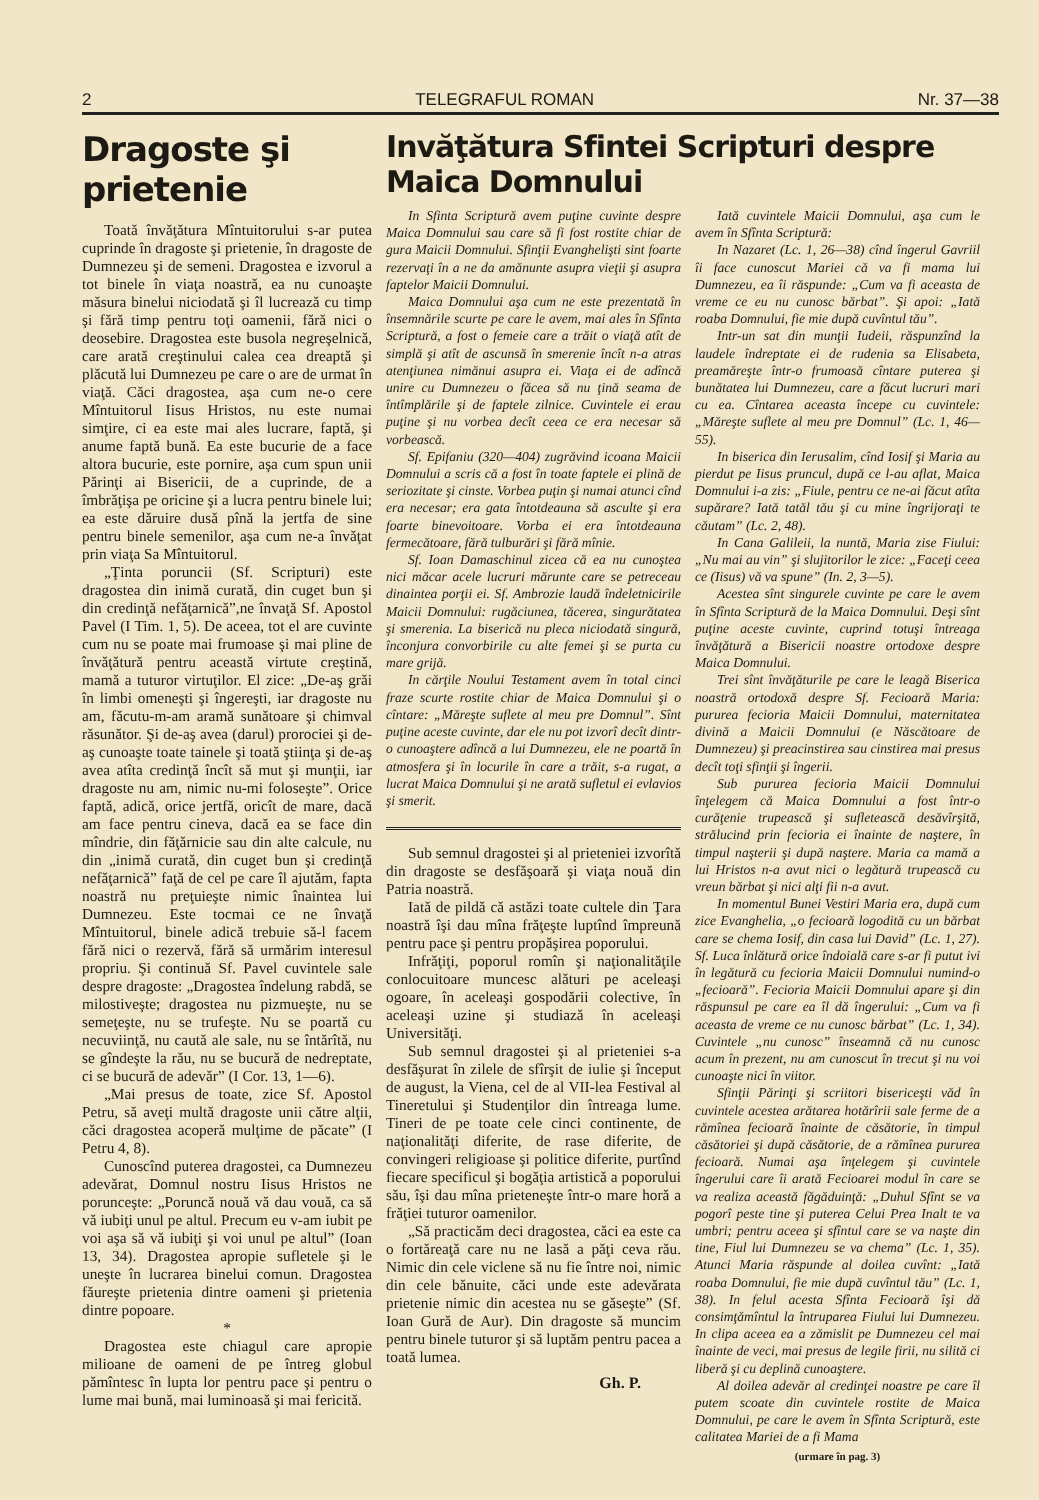2 TELEGRAFUL ROMAN Nr. 37—38
Dragoste şi prietenie
Toată învăţătura Mîntuitorului s-ar putea cuprinde în dragoste şi prietenie, în dragoste de Dumnezeu şi de semeni. Dragostea e izvorul a tot binele în viaţa noastră, ea nu cunoaşte măsura binelui niciodată şi îl lucrează cu timp şi fără timp pentru toţi oamenii, fără nici o deosebire. Dragostea este busola negreşelnică, care arată creştinului calea cea dreaptă şi plăcută lui Dumnezeu pe care o are de urmat în viaţă. Căci dragostea, aşa cum ne-o cere Mîntuitorul Iisus Hristos, nu este numai simţire, ci ea este mai ales lucrare, faptă, şi anume faptă bună. Ea este bucurie de a face altora bucurie, este pornire, aşa cum spun unii Părinţi ai Bisericii, de a cuprinde, de a îmbrăţişa pe oricine şi a lucra pentru binele lui; ea este dăruire dusă pînă la jertfa de sine pentru binele semenilor, aşa cum ne-a învăţat prin viaţa Sa Mîntuitorul.
„Ţinta poruncii (Sf. Scripturi) este dragostea din inimă curată, din cuget bun şi din credinţă nefăţarnică”,ne învaţă Sf. Apostol Pavel (I Tim. 1, 5). De aceea, tot el are cuvinte cum nu se poate mai frumoase şi mai pline de învăţătură pentru această virtute creştină, mamă a tuturor virtuţilor. El zice: „De-aş grăi în limbi omeneşti şi îngereşti, iar dragoste nu am, făcutu-m-am aramă sunătoare şi chimval răsunător. Şi de-aş avea (darul) prorociei şi de-aş cunoaşte toate tainele şi toată ştiinţa şi de-aş avea atîta credinţă încît să mut şi munţii, iar dragoste nu am, nimic nu-mi foloseşte”. Orice faptă, adică, orice jertfă, oricît de mare, dacă am face pentru cineva, dacă ea se face din mîndrie, din făţărnicie sau din alte calcule, nu din „inimă curată, din cuget bun şi credinţă nefăţarnică” faţă de cel pe care îl ajutăm, fapta noastră nu preţuieşte nimic înaintea lui Dumnezeu. Este tocmai ce ne învaţă Mîntuitorul, binele adică trebuie să-l facem fără nici o rezervă, fără să urmărim interesul propriu. Şi continuă Sf. Pavel cuvintele sale despre dragoste: „Dragostea îndelung rabdă, se milostiveşte; dragostea nu pizmueşte, nu se semeţeşte, nu se trufeşte. Nu se poartă cu necuviinţă, nu caută ale sale, nu se întărîtă, nu se gîndeşte la rău, nu se bucură de nedreptate, ci se bucură de adevăr” (I Cor. 13, 1—6).
„Mai presus de toate, zice Sf. Apostol Petru, să aveţi multă dragoste unii către alţii, căci dragostea acoperă mulţime de păcate” (I Petru 4, 8).
Cunoscînd puterea dragostei, ca Dumnezeu adevărat, Domnul nostru Iisus Hristos ne porunceşte: „Poruncă nouă vă dau vouă, ca să vă iubiţi unul pe altul. Precum eu v-am iubit pe voi aşa să vă iubiţi şi voi unul pe altul” (Ioan 13, 34). Dragostea apropie sufletele şi le uneşte în lucrarea binelui comun. Dragostea făureşte prietenia dintre oameni şi prietenia dintre popoare.
*
Dragostea este chiagul care apropie milioane de oameni de pe întreg globul pămîntesc în lupta lor pentru pace şi pentru o lume mai bună, mai luminoasă şi mai fericită.
Invăţătura Sfintei Scripturi despre Maica Domnului
In Sfinta Scriptură avem puţine cuvinte despre Maica Domnului sau care să fi fost rostite chiar de gura Maicii Domnului. Sfinţii Evanghelişti sint foarte rezervaţi în a ne da amănunte asupra vieţii şi asupra faptelor Maicii Domnului.
Maica Domnului aşa cum ne este prezentată în însemnările scurte pe care le avem, mai ales în Sfînta Scriptură, a fost o femeie care a trăit o viaţă atît de simplă şi atît de ascunsă în smerenie încît n-a atras atenţiunea nimănui asupra ei. Viaţa ei de adîncă unire cu Dumnezeu o făcea să nu ţină seama de întîmplările şi de faptele zilnice. Cuvintele ei erau puţine şi nu vorbea decît ceea ce era necesar să vorbească.
Sf. Epifaniu (320—404) zugrăvind icoana Maicii Domnului a scris că a fost în toate faptele ei plină de seriozitate şi cinste. Vorbea puţin şi numai atunci cînd era necesar; era gata întotdeauna să asculte şi era foarte binevoitoare. Vorba ei era întotdeauna fermecătoare, fără tulburări şi fără mînie.
Sf. Ioan Damaschinul zicea că ea nu cunoştea nici măcar acele lucruri mărunte care se petreceau dinaintea porţii ei. Sf. Ambrozie laudă îndeletnicirile Maicii Domnului: rugăciunea, tăcerea, singurătatea şi smerenia. La biserică nu pleca niciodată singură, înconjura convorbirile cu alte femei şi se purta cu mare grijă.
In cărţile Noului Testament avem în total cinci fraze scurte rostite chiar de Maica Domnului şi o cîntare: „Măreşte suflete al meu pre Domnul”. Sînt puţine aceste cuvinte, dar ele nu pot izvorî decît dintr-o cunoaştere adîncă a lui Dumnezeu, ele ne poartă în atmosfera şi în locurile în care a trăit, s-a rugat, a lucrat Maica Domnului şi ne arată sufletul ei evlavios şi smerit.
Sub semnul dragostei şi al prieteniei izvorîtă din dragoste se desfăşoară şi viaţa nouă din Patria noastră.
Iată de pildă că astăzi toate cultele din Ţara noastră îşi dau mîna frăţeşte luptînd împreună pentru pace şi pentru propăşirea poporului.
Infrăţiţi, poporul romîn şi naţionalităţile conlocuitoare muncesc alături pe aceleaşi ogoare, în aceleaşi gospodării colective, în aceleaşi uzine şi studiază în aceleaşi Universităţi.
Sub semnul dragostei şi al prieteniei s-a desfăşurat în zilele de sfîrşit de iulie şi început de august, la Viena, cel de al VII-lea Festival al Tineretului şi Studenţilor din întreaga lume. Tineri de pe toate cele cinci continente, de naţionalităţi diferite, de rase diferite, de convingeri religioase şi politice diferite, purtînd fiecare specificul şi bogăţia artistică a poporului său, îşi dau mîna prieteneşte într-o mare horă a frăţiei tuturor oamenilor.
„Să practicăm deci dragostea, căci ea este ca o fortăreaţă care nu ne lasă a păţi ceva rău. Nimic din cele viclene să nu fie între noi, nimic din cele bănuite, căci unde este adevărata prietenie nimic din acestea nu se găseşte” (Sf. Ioan Gură de Aur). Din dragoste să muncim pentru binele tuturor şi să luptăm pentru pacea a toată lumea.
Gh. P.
Iată cuvintele Maicii Domnului, aşa cum le avem în Sfînta Scriptură:
In Nazaret (Lc. 1, 26—38) cînd îngerul Gavriil îi face cunoscut Mariei că va fi mama lui Dumnezeu, ea îi răspunde: „Cum va fi aceasta de vreme ce eu nu cunosc bărbat”. Şi apoi: „Iată roaba Domnului, fie mie după cuvîntul tău”.
Intr-un sat din munţii Iudeii, răspunzînd la laudele îndreptate ei de rudenia sa Elisabeta, preamăreşte într-o frumoasă cîntare puterea şi bunătatea lui Dumnezeu, care a făcut lucruri mari cu ea. Cîntarea aceasta începe cu cuvintele: „Măreşte suflete al meu pre Domnul” (Lc. 1, 46—55).
In biserica din Ierusalim, cînd Iosif şi Maria au pierdut pe Iisus pruncul, după ce l-au aflat, Maica Domnului i-a zis: „Fiule, pentru ce ne-ai făcut atîta supărare? Iată tatăl tău şi cu mine îngrijoraţi te căutam” (Lc. 2, 48).
In Cana Galileii, la nuntă, Maria zise Fiului: „Nu mai au vin” şi slujitorilor le zice: „Faceţi ceea ce (Iisus) vă va spune” (In. 2, 3—5).
Acestea sînt singurele cuvinte pe care le avem în Sfînta Scriptură de la Maica Domnului. Deşi sînt puţine aceste cuvinte, cuprind totuşi întreaga învăţătură a Bisericii noastre ortodoxe despre Maica Domnului.
Trei sînt învăţăturile pe care le leagă Biserica noastră ortodoxă despre Sf. Fecioară Maria: pururea fecioria Maicii Domnului, maternitatea divină a Maicii Domnului (e Născătoare de Dumnezeu) şi preacinstirea sau cinstirea mai presus decît toţi sfinţii şi îngerii.
Sub pururea fecioria Maicii Domnului înţelegem că Maica Domnului a fost într-o curăţenie trupească şi sufletească desăvîrşită, strălucind prin fecioria ei înainte de naştere, în timpul naşterii şi după naştere. Maria ca mamă a lui Hristos n-a avut nici o legătură trupească cu vreun bărbat şi nici alţi fii n-a avut.
In momentul Bunei Vestiri Maria era, după cum zice Evanghelia, „o fecioară logodită cu un bărbat care se chema Iosif, din casa lui David” (Lc. 1, 27). Sf. Luca înlătură orice îndoială care s-ar fi putut ivi în legătură cu fecioria Maicii Domnului numind-o „fecioară”. Fecioria Maicii Domnului apare şi din răspunsul pe care ea îl dă îngerului: „Cum va fi aceasta de vreme ce nu cunosc bărbat” (Lc. 1, 34). Cuvintele „nu cunosc” înseamnă că nu cunosc acum în prezent, nu am cunoscut în trecut şi nu voi cunoaşte nici în viitor.
Sfinţii Părinţi şi scriitori bisericeşti văd în cuvintele acestea arătarea hotărîrii sale ferme de a rămînea fecioară înainte de căsătorie, în timpul căsătoriei şi după căsătorie, de a rămînea pururea fecioară. Numai aşa înţelegem şi cuvintele îngerului care îi arată Fecioarei modul în care se va realiza această făgăduinţă: „Duhul Sfînt se va pogorî peste tine şi puterea Celui Prea Inalt te va umbri; pentru aceea şi sfîntul care se va naşte din tine, Fiul lui Dumnezeu se va chema” (Lc. 1, 35). Atunci Maria răspunde al doilea cuvînt: „Iată roaba Domnului, fie mie după cuvîntul tău” (Lc. 1, 38). In felul acesta Sfînta Fecioară îşi dă consimţămîntul la întruparea Fiului lui Dumnezeu. In clipa aceea ea a zămislit pe Dumnezeu cel mai înainte de veci, mai presus de legile firii, nu silită ci liberă şi cu deplină cunoaştere.
Al doilea adevăr al credinţei noastre pe care îl putem scoate din cuvintele rostite de Maica Domnului, pe care le avem în Sfînta Scriptură, este calitatea Mariei de a fi Mama
(urmare în pag. 3)